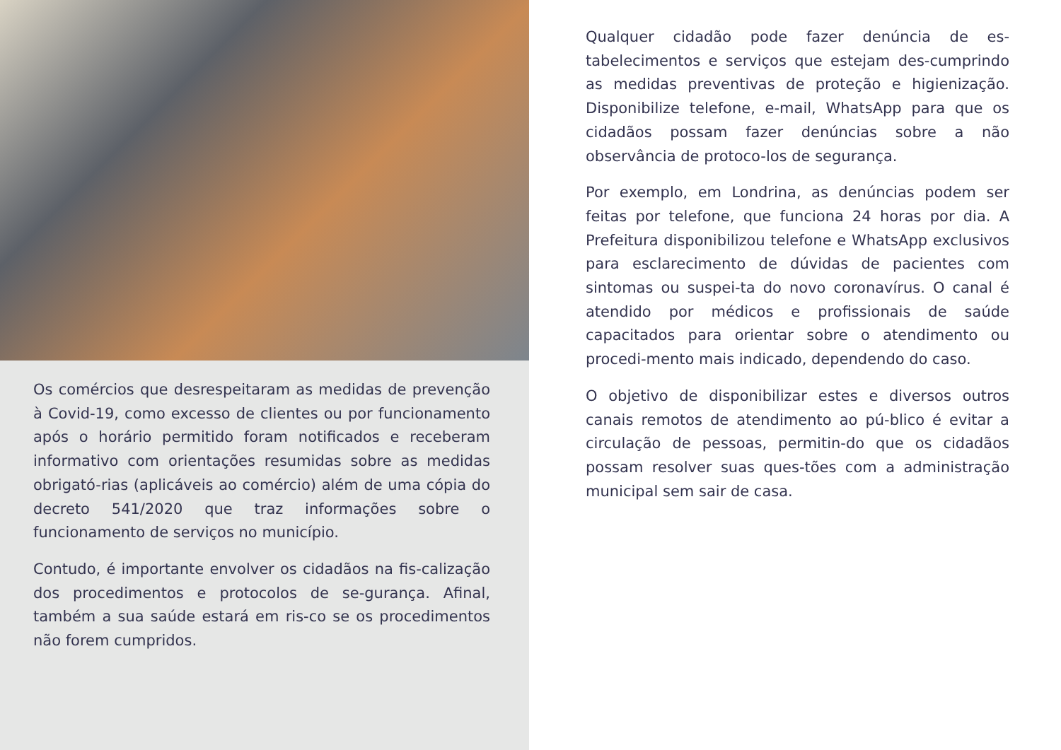Os comércios que desrespeitaram as medidas de prevenção à Covid-19, como excesso de clientes ou por funcionamento após o horário permitido foram notificados e receberam informativo com orientações resumidas sobre as medidas obrigató-rias (aplicáveis ao comércio) além de uma cópia do decreto 541/2020 que traz informações sobre o funcionamento de serviços no município.
Contudo, é importante envolver os cidadãos na fis-calização dos procedimentos e protocolos de se-gurança. Afinal, também a sua saúde estará em ris-co se os procedimentos não forem cumpridos.
Qualquer cidadão pode fazer denúncia de es-tabelecimentos e serviços que estejam des-cumprindo as medidas preventivas de proteção e higienização. Disponibilize telefone, e-mail, WhatsApp para que os cidadãos possam fazer denúncias sobre a não observância de protoco-los de segurança.
Por exemplo, em Londrina, as denúncias podem ser feitas por telefone, que funciona 24 horas por dia. A Prefeitura disponibilizou telefone e WhatsApp exclusivos para esclarecimento de dúvidas de pacientes com sintomas ou suspei-ta do novo coronavírus. O canal é atendido por médicos e profissionais de saúde capacitados para orientar sobre o atendimento ou procedi-mento mais indicado, dependendo do caso.
O objetivo de disponibilizar estes e diversos outros canais remotos de atendimento ao pú-blico é evitar a circulação de pessoas, permitin-do que os cidadãos possam resolver suas ques-tões com a administração municipal sem sair de casa.